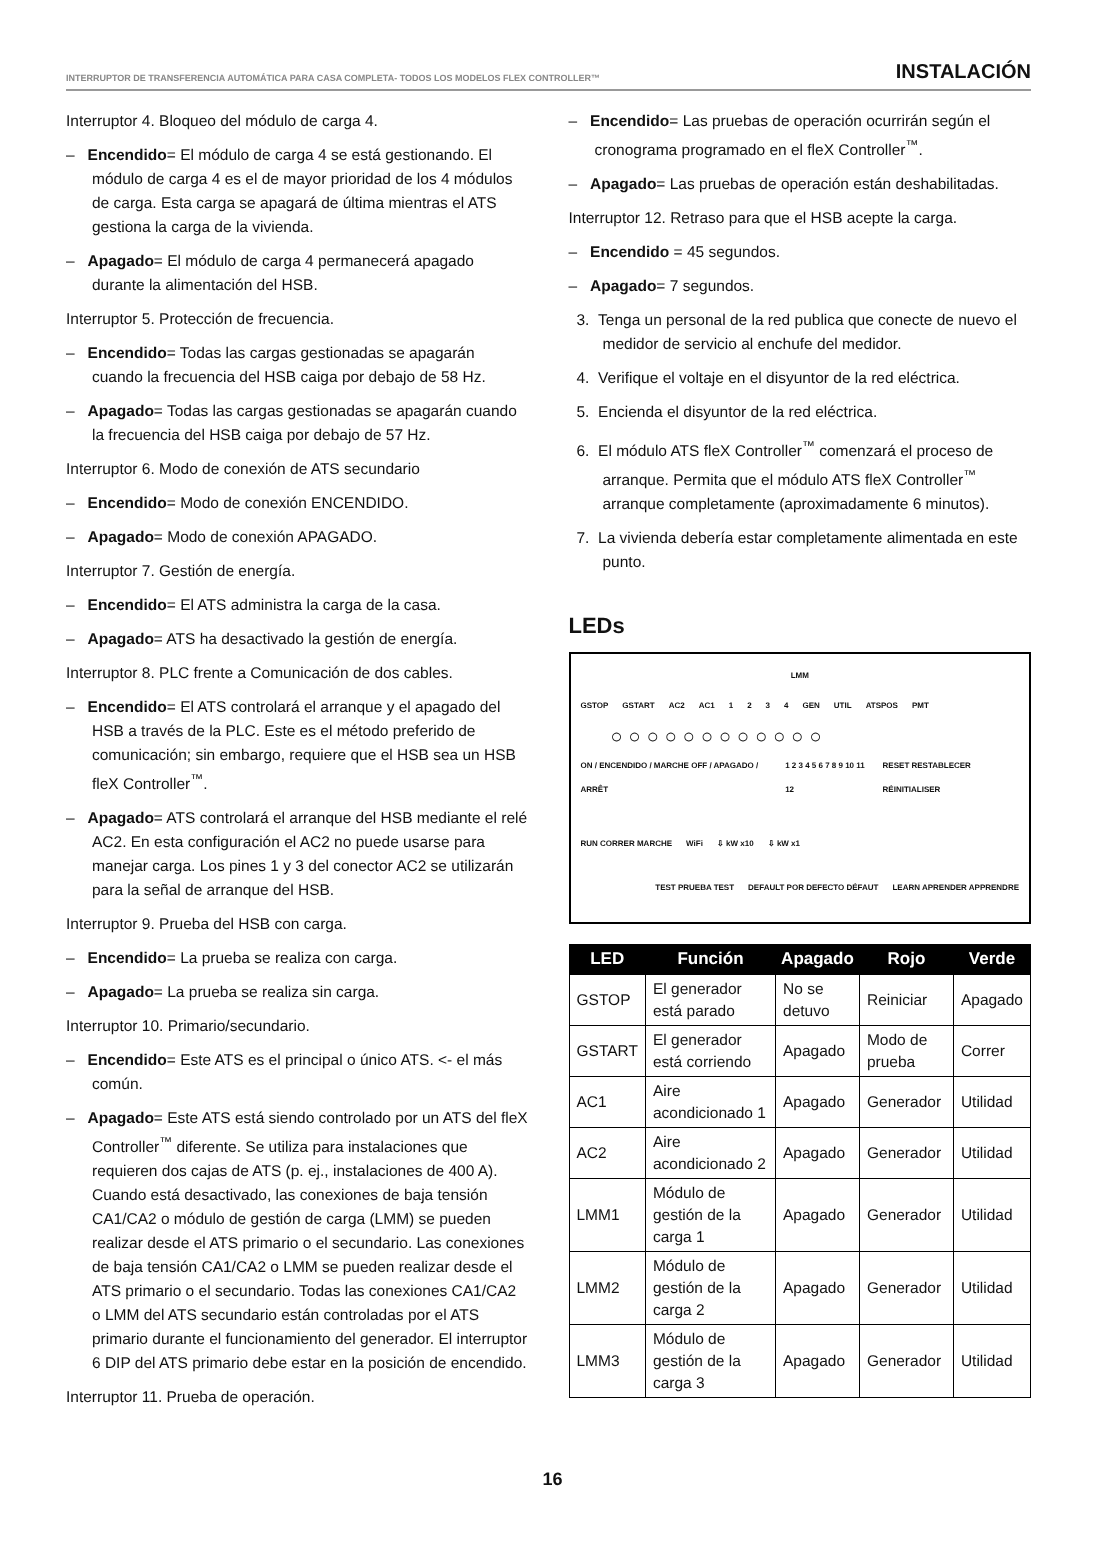INTERRUPTOR DE TRANSFERENCIA AUTOMÁTICA PARA CASA COMPLETA- TODOS LOS MODELOS FLEX CONTROLLER™ INSTALACIÓN
Interruptor 4. Bloqueo del módulo de carga 4.
– Encendido= El módulo de carga 4 se está gestionando. El módulo de carga 4 es el de mayor prioridad de los 4 módulos de carga. Esta carga se apagará de última mientras el ATS gestiona la carga de la vivienda.
– Apagado= El módulo de carga 4 permanecerá apagado durante la alimentación del HSB.
Interruptor 5. Protección de frecuencia.
– Encendido= Todas las cargas gestionadas se apagarán cuando la frecuencia del HSB caiga por debajo de 58 Hz.
– Apagado= Todas las cargas gestionadas se apagarán cuando la frecuencia del HSB caiga por debajo de 57 Hz.
Interruptor 6. Modo de conexión de ATS secundario
– Encendido= Modo de conexión ENCENDIDO.
– Apagado= Modo de conexión APAGADO.
Interruptor 7. Gestión de energía.
– Encendido= El ATS administra la carga de la casa.
– Apagado= ATS ha desactivado la gestión de energía.
Interruptor 8. PLC frente a Comunicación de dos cables.
– Encendido= El ATS controlará el arranque y el apagado del HSB a través de la PLC. Este es el método preferido de comunicación; sin embargo, requiere que el HSB sea un HSB fleX Controller<sup>™</sup>.
– Apagado= ATS controlará el arranque del HSB mediante el relé AC2. En esta configuración el AC2 no puede usarse para manejar carga. Los pines 1 y 3 del conector AC2 se utilizarán para la señal de arranque del HSB.
Interruptor 9. Prueba del HSB con carga.
– Encendido= La prueba se realiza con carga.
– Apagado= La prueba se realiza sin carga.
Interruptor 10. Primario/secundario.
– Encendido= Este ATS es el principal o único ATS. <- el más común.
– Apagado= Este ATS está siendo controlado por un ATS del fleX Controller<sup>™</sup> diferente. Se utiliza para instalaciones que requieren dos cajas de ATS (p. ej., instalaciones de 400 A). Cuando está desactivado, las conexiones de baja tensión CA1/CA2 o módulo de gestión de carga (LMM) se pueden realizar desde el ATS primario o el secundario. Las conexiones de baja tensión CA1/CA2 o LMM se pueden realizar desde el ATS primario o el secundario. Todas las conexiones CA1/CA2 o LMM del ATS secundario están controladas por el ATS primario durante el funcionamiento del generador. El interruptor 6 DIP del ATS primario debe estar en la posición de encendido.
Interruptor 11. Prueba de operación.
– Encendido= Las pruebas de operación ocurrirán según el cronograma programado en el fleX Controller<sup>™</sup>.
– Apagado= Las pruebas de operación están deshabilitadas.
Interruptor 12. Retraso para que el HSB acepte la carga.
– Encendido = 45 segundos.
– Apagado= 7 segundos.
3. Tenga un personal de la red publica que conecte de nuevo el medidor de servicio al enchufe del medidor.
4. Verifique el voltaje en el disyuntor de la red eléctrica.
5. Encienda el disyuntor de la red eléctrica.
6. El módulo ATS fleX Controller<sup>™</sup> comenzará el proceso de arranque. Permita que el módulo ATS fleX Controller<sup>™</sup> arranque completamente (aproximadamente 6 minutos).
7. La vivienda debería estar completamente alimentada en este punto.
LEDs
LMM
GSTOP GSTART AC2 AC1 1234 GEN UTIL ATSPOS PMT
○○○○○○○○○○○○
ON / ENCENDIDO / MARCHE OFF / APAGADO / ARRÊT 1 2 3 4 5 6 7 8 9 10 11 12 RESET RESTABLECER RÉINITIALISER
RUN CORRER MARCHE WiFi ⇩ kW x10 ⇩ kW x1
TEST PRUEBA TEST DEFAULT POR DEFECTO DÉFAUT LEARN APRENDER APPRENDRE
| LED | Función | Apagado | Rojo | Verde |
| --- | --- | --- | --- | --- |
| GSTOP | El generador está parado | No se detuvo | Reiniciar | Apagado |
| GSTART | El generador está corriendo | Apagado | Modo de prueba | Correr |
| AC1 | Aire acondicionado 1 | Apagado | Generador | Utilidad |
| AC2 | Aire acondicionado 2 | Apagado | Generador | Utilidad |
| LMM1 | Módulo de gestión de la carga 1 | Apagado | Generador | Utilidad |
| LMM2 | Módulo de gestión de la carga 2 | Apagado | Generador | Utilidad |
| LMM3 | Módulo de gestión de la carga 3 | Apagado | Generador | Utilidad |
16